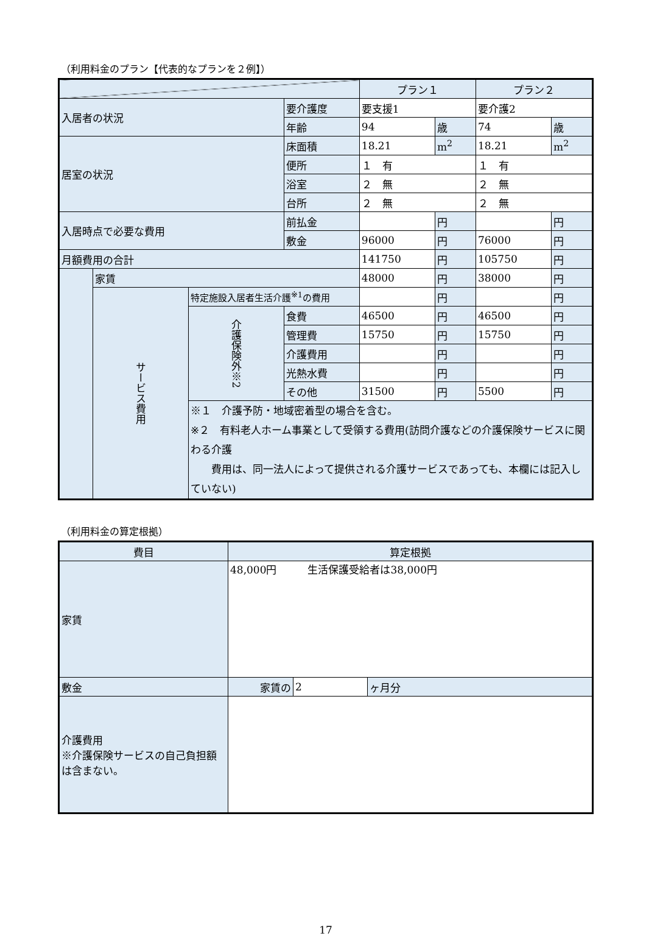（利用料金のプラン【代表的なプランを２例】）
| | | | | プラン１ | | プラン２ | |
| 入居者の状況 | | | 要介護度 | 要支援1 | | 要介護2 | |
| | | | 年齢 | 94 | 歳 | 74 | 歳 |
| 居室の状況 | | | 床面積 | 18.21 | m<sup>2</sup> | 18.21 | m<sup>2</sup> |
| | | | 便所 | １ 有 | | １ 有 | |
| | | | 浴室 | ２ 無 | | ２ 無 | |
| | | | 台所 | ２ 無 | | ２ 無 | |
| 入居時点で必要な費用 | | | 前払金 | | 円 | | 円 |
| | | | 敷金 | 96000 | 円 | 76000 | 円 |
| 月額費用の合計 | | | | 141750 | 円 | 105750 | 円 |
| | 家賃 | | | 48000 | 円 | 38000 | 円 |
| | サービス費用 | 特定施設入居者生活介護<sup>※1</sup>の費用 | | | 円 | | 円 |
| | | 介護保険外※2 | 食費 | 46500 | 円 | 46500 | 円 |
| | | | 管理費 | 15750 | 円 | 15750 | 円 |
| | | | 介護費用 | | 円 | | 円 |
| | | | 光熱水費 | | 円 | | 円 |
| | | | その他 | 31500 | 円 | 5500 | 円 |
| | | ※１ 介護予防・地域密着型の場合を含む。 ※２ 有料老人ホーム事業として受領する費用(訪問介護などの介護保険サービスに関わる介護 費用は、同一法人によって提供される介護サービスであっても、本欄には記入していない) | | | | | |
（利用料金の算定根拠）
| 費目 | 算定根拠 | | |
| 家賃 | 48,000円 生活保護受給者は38,000円 | | |
| 敷金 | 家賃の | 2 | ヶ月分 |
| 介護費用 ※介護保険サービスの自己負担額は含まない。 | | | |
17